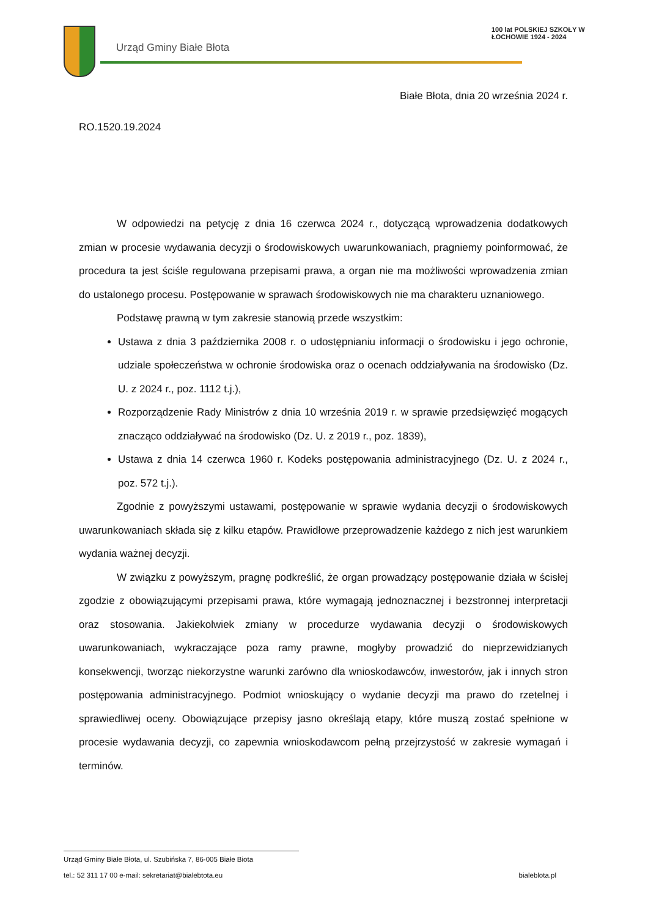Urząd Gminy Białe Błota
100 lat POLSKIEJ SZKOŁY W ŁOCHOWIE 1924 - 2024
Białe Błota, dnia 20 września 2024 r.
RO.1520.19.2024
W odpowiedzi na petycję z dnia 16 czerwca 2024 r., dotyczącą wprowadzenia dodatkowych zmian w procesie wydawania decyzji o środowiskowych uwarunkowaniach, pragniemy poinformować, że procedura ta jest ściśle regulowana przepisami prawa, a organ nie ma możliwości wprowadzenia zmian do ustalonego procesu. Postępowanie w sprawach środowiskowych nie ma charakteru uznaniowego.
Podstawę prawną w tym zakresie stanowią przede wszystkim:
Ustawa z dnia 3 października 2008 r. o udostępnianiu informacji o środowisku i jego ochronie, udziale społeczeństwa w ochronie środowiska oraz o ocenach oddziaływania na środowisko (Dz. U. z 2024 r., poz. 1112 t.j.),
Rozporządzenie Rady Ministrów z dnia 10 września 2019 r. w sprawie przedsięwzięć mogących znacząco oddziaływać na środowisko (Dz. U. z 2019 r., poz. 1839),
Ustawa z dnia 14 czerwca 1960 r. Kodeks postępowania administracyjnego (Dz. U. z 2024 r., poz. 572 t.j.).
Zgodnie z powyższymi ustawami, postępowanie w sprawie wydania decyzji o środowiskowych uwarunkowaniach składa się z kilku etapów. Prawidłowe przeprowadzenie każdego z nich jest warunkiem wydania ważnej decyzji.
W związku z powyższym, pragnę podkreślić, że organ prowadzący postępowanie działa w ścisłej zgodzie z obowiązującymi przepisami prawa, które wymagają jednoznacznej i bezstronnej interpretacji oraz stosowania. Jakiekolwiek zmiany w procedurze wydawania decyzji o środowiskowych uwarunkowaniach, wykraczające poza ramy prawne, mogłyby prowadzić do nieprzewidzianych konsekwencji, tworząc niekorzystne warunki zarówno dla wnioskodawców, inwestorów, jak i innych stron postępowania administracyjnego. Podmiot wnioskujący o wydanie decyzji ma prawo do rzetelnej i sprawiedliwej oceny. Obowiązujące przepisy jasno określają etapy, które muszą zostać spełnione w procesie wydawania decyzji, co zapewnia wnioskodawcom pełną przejrzystość w zakresie wymagań i terminów.
Urząd Gminy Białe Błota, ul. Szubińska 7, 86-005 Białe Biota
tel.: 52 311 17 00 e-mail: sekretariat@bialebtota.eu bialeblota.pl